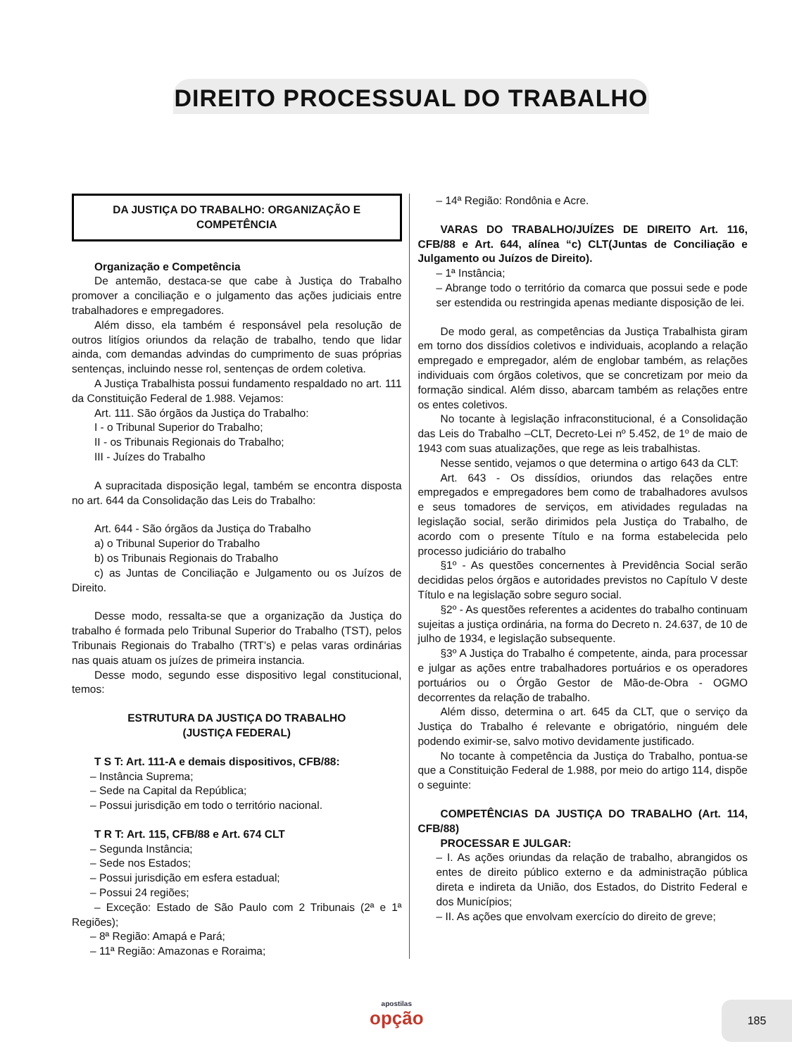DIREITO PROCESSUAL DO TRABALHO
DA JUSTIÇA DO TRABALHO: ORGANIZAÇÃO E COMPETÊNCIA
Organização e Competência
De antemão, destaca-se que cabe à Justiça do Trabalho promover a conciliação e o julgamento das ações judiciais entre trabalhadores e empregadores.
Além disso, ela também é responsável pela resolução de outros litígios oriundos da relação de trabalho, tendo que lidar ainda, com demandas advindas do cumprimento de suas próprias sentenças, incluindo nesse rol, sentenças de ordem coletiva.
A Justiça Trabalhista possui fundamento respaldado no art. 111 da Constituição Federal de 1.988. Vejamos:
Art. 111. São órgãos da Justiça do Trabalho:
I - o Tribunal Superior do Trabalho;
II - os Tribunais Regionais do Trabalho;
III - Juízes do Trabalho
A supracitada disposição legal, também se encontra disposta no art. 644 da Consolidação das Leis do Trabalho:
Art. 644 - São órgãos da Justiça do Trabalho
a) o Tribunal Superior do Trabalho
b) os Tribunais Regionais do Trabalho
c) as Juntas de Conciliação e Julgamento ou os Juízos de Direito.
Desse modo, ressalta-se que a organização da Justiça do trabalho é formada pelo Tribunal Superior do Trabalho (TST), pelos Tribunais Regionais do Trabalho (TRT’s) e pelas varas ordinárias nas quais atuam os juízes de primeira instancia.
Desse modo, segundo esse dispositivo legal constitucional, temos:
ESTRUTURA DA JUSTIÇA DO TRABALHO
(JUSTIÇA FEDERAL)
T S T: Art. 111-A e demais dispositivos, CFB/88:
– Instância Suprema;
– Sede na Capital da República;
– Possui jurisdição em todo o território nacional.
T R T: Art. 115, CFB/88 e Art. 674 CLT
– Segunda Instância;
– Sede nos Estados;
– Possui jurisdição em esfera estadual;
– Possui 24 regiões;
– Exceção: Estado de São Paulo com 2 Tribunais (2ª e 1ª Regiões);
– 8ª Região: Amapá e Pará;
– 11ª Região: Amazonas e Roraima;
– 14ª Região: Rondônia e Acre.
VARAS DO TRABALHO/JUÍZES DE DIREITO Art. 116, CFB/88 e Art. 644, alínea “c) CLT(Juntas de Conciliação e Julgamento ou Juízos de Direito).
– 1ª Instância;
– Abrange todo o território da comarca que possui sede e pode ser estendida ou restringida apenas mediante disposição de lei.
De modo geral, as competências da Justiça Trabalhista giram em torno dos dissídios coletivos e individuais, acoplando a relação empregado e empregador, além de englobar também, as relações individuais com órgãos coletivos, que se concretizam por meio da formação sindical. Além disso, abarcam também as relações entre os entes coletivos.
No tocante à legislação infraconstitucional, é a Consolidação das Leis do Trabalho –CLT, Decreto-Lei nº 5.452, de 1º de maio de 1943 com suas atualizações, que rege as leis trabalhistas.
Nesse sentido, vejamos o que determina o artigo 643 da CLT:
Art. 643 - Os dissídios, oriundos das relações entre empregados e empregadores bem como de trabalhadores avulsos e seus tomadores de serviços, em atividades reguladas na legislação social, serão dirimidos pela Justiça do Trabalho, de acordo com o presente Título e na forma estabelecida pelo processo judiciário do trabalho
§1º - As questões concernentes à Previdência Social serão decididas pelos órgãos e autoridades previstos no Capítulo V deste Título e na legislação sobre seguro social.
§2º - As questões referentes a acidentes do trabalho continuam sujeitas a justiça ordinária, na forma do Decreto n. 24.637, de 10 de julho de 1934, e legislação subsequente.
§3º A Justiça do Trabalho é competente, ainda, para processar e julgar as ações entre trabalhadores portuários e os operadores portuários ou o Órgão Gestor de Mão-de-Obra - OGMO decorrentes da relação de trabalho.
Além disso, determina o art. 645 da CLT, que o serviço da Justiça do Trabalho é relevante e obrigatório, ninguém dele podendo eximir-se, salvo motivo devidamente justificado.
No tocante à competência da Justiça do Trabalho, pontua-se que a Constituição Federal de 1.988, por meio do artigo 114, dispõe o seguinte:
COMPETÊNCIAS DA JUSTIÇA DO TRABALHO (Art. 114, CFB/88)
PROCESSAR E JULGAR:
– I. As ações oriundas da relação de trabalho, abrangidos os entes de direito público externo e da administração pública direta e indireta da União, dos Estados, do Distrito Federal e dos Municípios;
– II. As ações que envolvam exercício do direito de greve;
apostilas
opção
185